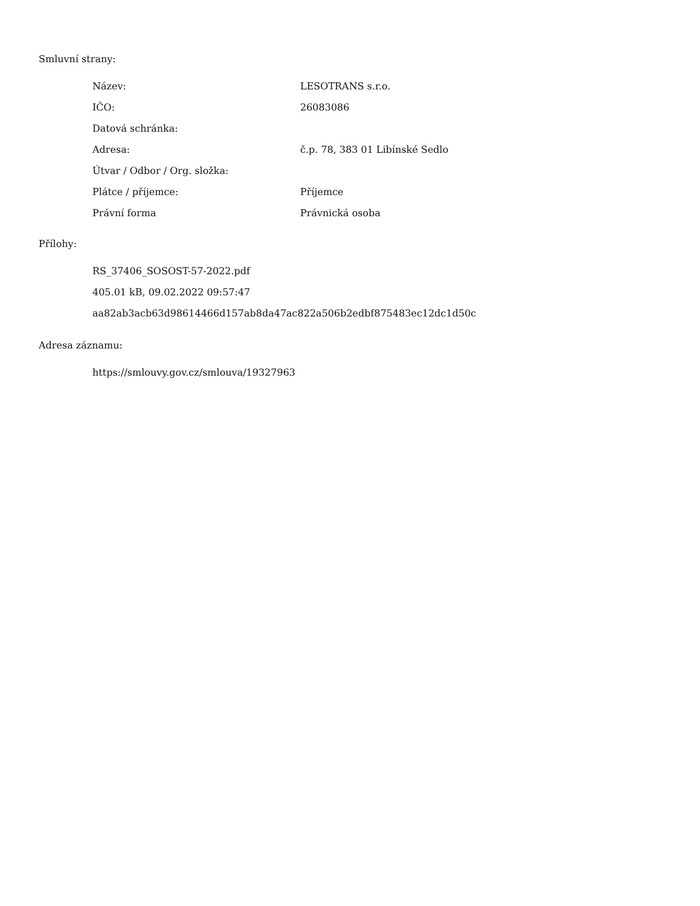Smluvní strany:
| Název: | LESOTRANS s.r.o. |
| IČO: | 26083086 |
| Datová schránka: | |
| Adresa: | č.p. 78, 383 01 Libínské Sedlo |
| Útvar / Odbor / Org. složka: | |
| Plátce / příjemce: | Příjemce |
| Právní forma | Právnická osoba |
Přílohy:
RS_37406_SOSOST-57-2022.pdf
405.01 kB, 09.02.2022 09:57:47
aa82ab3acb63d98614466d157ab8da47ac822a506b2edbf875483ec12dc1d50c
Adresa záznamu:
https://smlouvy.gov.cz/smlouva/19327963